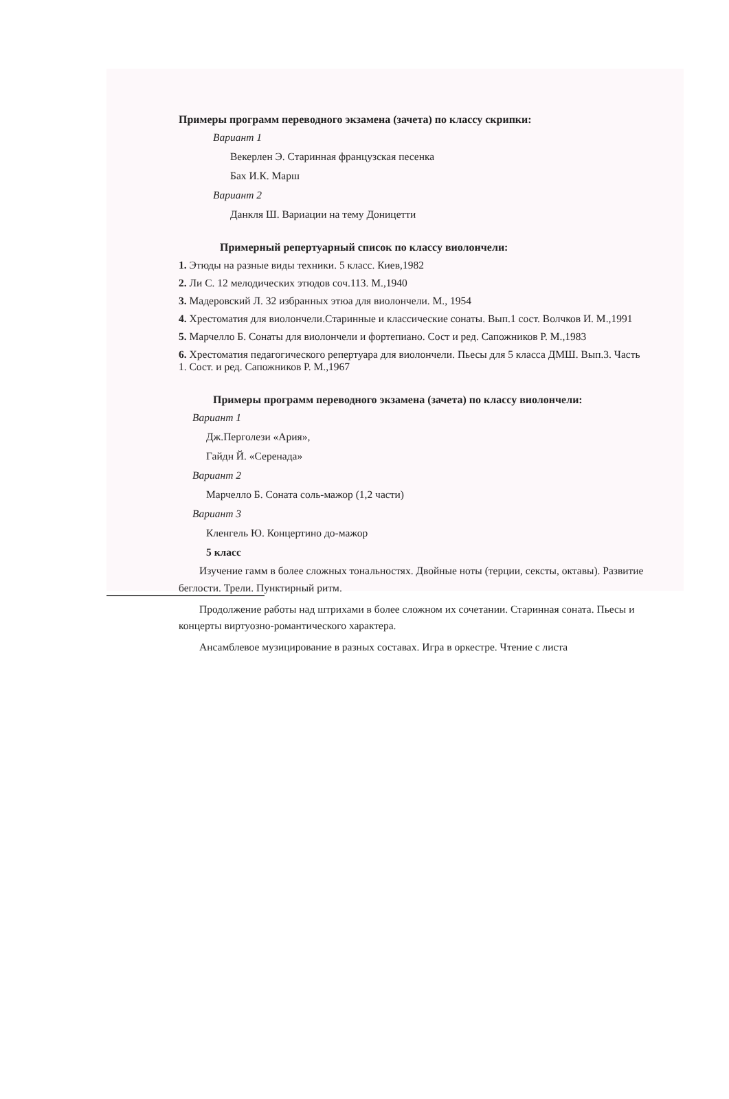Примеры программ переводного экзамена (зачета) по классу скрипки:
Вариант 1
Векерлен Э. Старинная французская песенка
Бах И.К. Марш
Вариант 2
Данкля Ш. Вариации на тему Доницетти
Примерный репертуарный список по классу виолончели:
1. Этюды на разные виды техники. 5 класс. Киев,1982
2. Ли С. 12 мелодических этюдов соч.113. М.,1940
3. Мадеровский Л. 32 избранных этюа для виолончели. М., 1954
4. Хрестоматия для виолончели.Старинные и классические сонаты. Вып.1 сост. Волчков И. М.,1991
5. Марчелло Б. Сонаты для виолончели и фортепиано. Сост и ред. Сапожников Р. М.,1983
6. Хрестоматия педагогического репертуара для виолончели. Пьесы для 5 класса ДМШ. Вып.3. Часть 1. Сост. и ред. Сапожников Р. М.,1967
Примеры программ переводного экзамена (зачета) по классу виолончели:
Вариант 1
Дж.Перголези «Ария»,
Гайдн Й. «Серенада»
Вариант 2
Марчелло Б. Соната соль-мажор (1,2 части)
Вариант 3
Кленгель Ю. Концертино до-мажор
5 класс
Изучение гамм в более сложных тональностях. Двойные ноты (терции, сексты, октавы). Развитие беглости. Трели. Пунктирный ритм.
Продолжение работы над штрихами в более сложном их сочетании. Старинная соната. Пьесы и концерты виртуозно-романтического характера.
Ансамблевое музицирование в разных составах. Игра в оркестре. Чтение с листа